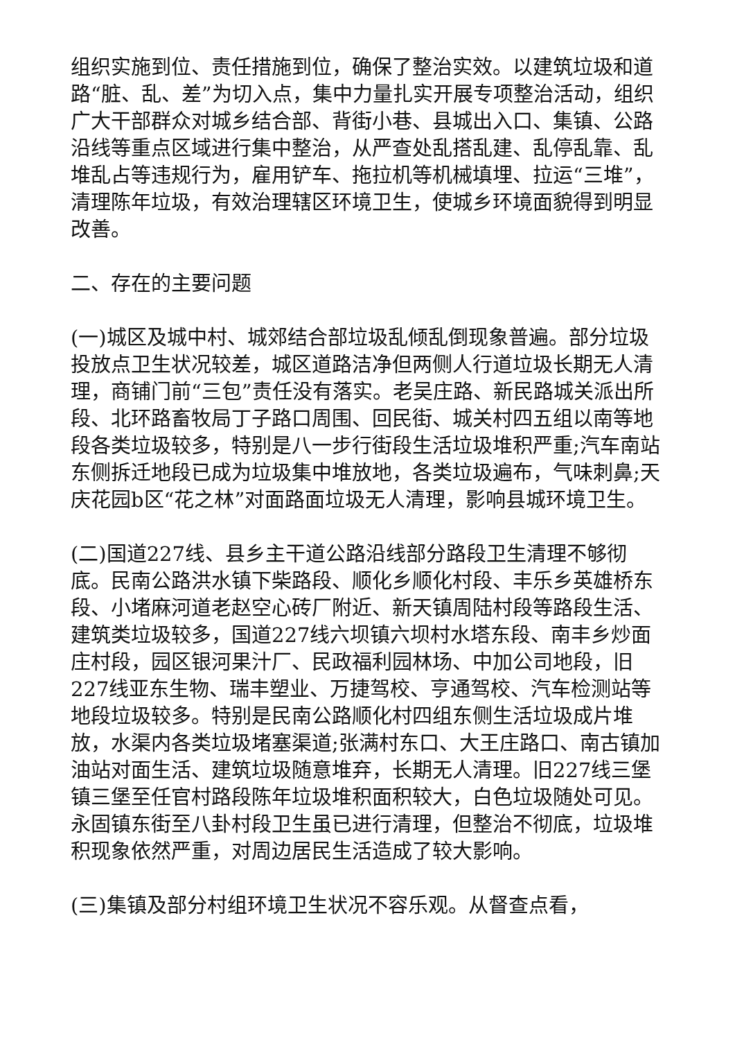组织实施到位、责任措施到位，确保了整治实效。以建筑垃圾和道路“脏、乱、差”为切入点，集中力量扎实开展专项整治活动，组织广大干部群众对城乡结合部、背街小巷、县城出入口、集镇、公路沿线等重点区域进行集中整治，从严查处乱搭乱建、乱停乱靠、乱堆乱占等违规行为，雇用铲车、拖拉机等机械填埋、拉运“三堆”，清理陈年垃圾，有效治理辖区环境卫生，使城乡环境面貌得到明显改善。
二、存在的主要问题
(一)城区及城中村、城郊结合部垃圾乱倾乱倒现象普遍。部分垃圾投放点卫生状况较差，城区道路洁净但两侧人行道垃圾长期无人清理，商铺门前“三包”责任没有落实。老吴庄路、新民路城关派出所段、北环路畜牧局丁子路口周围、回民街、城关村四五组以南等地段各类垃圾较多，特别是八一步行街段生活垃圾堆积严重;汽车南站东侧拆迁地段已成为垃圾集中堆放地，各类垃圾遍布，气味刺鼻;天庆花园b区“花之林”对面路面垃圾无人清理，影响县城环境卫生。
(二)国道227线、县乡主干道公路沿线部分路段卫生清理不够彻底。民南公路洪水镇下柴路段、顺化乡顺化村段、丰乐乡英雄桥东段、小堵麻河道老赵空心砖厂附近、新天镇周陆村段等路段生活、建筑类垃圾较多，国道227线六坝镇六坝村水塔东段、南丰乡炒面庄村段，园区银河果汁厂、民政福利园林场、中加公司地段，旧227线亚东生物、瑞丰塑业、万捷驾校、亨通驾校、汽车检测站等地段垃圾较多。特别是民南公路顺化村四组东侧生活垃圾成片堆放，水渠内各类垃圾堵塞渠道;张满村东口、大王庄路口、南古镇加油站对面生活、建筑垃圾随意堆弃，长期无人清理。旧227线三堡镇三堡至任官村路段陈年垃圾堆积面积较大，白色垃圾随处可见。永固镇东街至八卦村段卫生虽已进行清理，但整治不彻底，垃圾堆积现象依然严重，对周边居民生活造成了较大影响。
(三)集镇及部分村组环境卫生状况不容乐观。从督查点看，